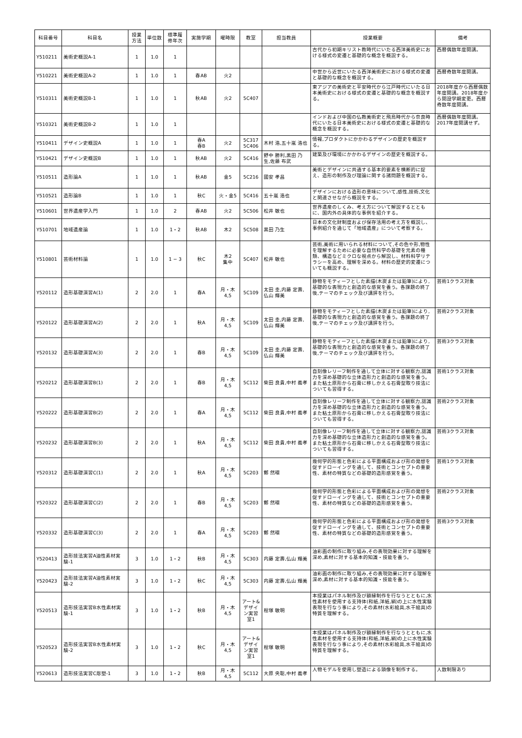| 科目番号 | 科目名 | 授業 方法 | 単位数 | 標準履 修年次 | 実施学期 | 曜時限 | 教室 | 担当教員 | 授業概要 | 備考 |
| --- | --- | --- | --- | --- | --- | --- | --- | --- | --- | --- |
| Y510211 | 美術史概説A-1 | 1 | 1.0 | 1 | | | | | 古代から初期キリスト教時代にいたる西洋美術史における様式の変遷と基礎的な概念を概説する。 | 西暦偶数年度開講。 |
| Y510221 | 美術史概説A-2 | 1 | 1.0 | 1 | 春AB | 火2 | | | 中世から近世にいたる西洋美術史における様式の変遷と基礎的な概念を概説する。 | 西暦奇数年度開講。 |
| Y510311 | 美術史概説B-1 | 1 | 1.0 | 1 | 秋AB | 火2 | 5C407 | | 東アジアの美術史と平安時代から江戸時代にいたる日本美術史における様式の変遷と基礎的な概念を概説する。 | 2018年度から西暦偶数年度開講。2018年度から開設学期変更。西暦奇数年度開講。 |
| Y510321 | 美術史概説B-2 | 1 | 1.0 | 1 | | | | | インドおよび中国の仏教美術史と飛鳥時代から奈良時代にいたる日本美術史における様式の変遷と基礎的な概念を概説する。 | 西暦偶数年度開講。2017年度開講せず。 |
| Y510411 | デザイン史概説A | 1 | 1.0 | 1 | 春A 春B | 火2 | 5C317 5C406 | 木村 浩,五十嵐 浩也 | 情報,プロダクトにかかわるデザインの歴史を概説する。 | |
| Y510421 | デザイン史概説B | 1 | 1.0 | 1 | 秋AB | 火2 | 5C416 | 野中 勝利,黒田 乃生,佐藤 布武 | 建築及び環境にかかわるデザインの歴史を概説する。 | |
| Y510511 | 造形論A | 1 | 1.0 | 1 | 秋AB | 金5 | 5C216 | 國安 孝昌 | 美術とデザインに共通する基本的要素を横断的に捉え、造形の制作及び理論に関する諸問題を概説する。 | |
| Y510521 | 造形論B | 1 | 1.0 | 1 | 秋C | 火・金5 | 5C416 | 五十嵐 浩也 | デザインにおける造形の意味について,感性,技術,文化と関連させながら概説をする。 | |
| Y510601 | 世界遺産学入門 | 1 | 1.0 | 2 | 春AB | 火2 | 5C506 | 松井 敏也 | 世界遺産のしくみ、考え方について解説するとともに、国内外の具体的な事例を紹介する。 | |
| Y510701 | 地域遺産論 | 1 | 1.0 | 1・2 | 秋AB | 木2 | 5C508 | 黒田 乃生 | 日本の文化財制度および保存活用の考え方を概説し、事例紹介を通じて「地域遺産」について考察する。 | |
| Y510801 | 芸術材料論 | 1 | 1.0 | 1 − 3 | 秋C | 木2 集中 | 5C407 | 松井 敏也 | 芸術,美術に用いられる材料について,その色や形,物性を理解するために必要な自然科学の基礎を元素の種類、構造などミクロな視点から解説し、材料科学リテラシーを高め、理解を深める。材料の歴史的変遷についても概説する。 | |
| Y520112 | 造形基礎演習A(1) | 2 | 2.0 | 1 | 春A | 月・木 4,5 | 5C109 | 太田 圭,内藤 定壽,仏山 輝美 | 静物をモティーフとした素描(木炭または鉛筆)により,基礎的な表現力と創造的な感覚を養う。各課題の終了後,テーマのチェック及び講評を行う。 | 芸術1クラス対象 |
| Y520122 | 造形基礎演習A(2) | 2 | 2.0 | 1 | 秋A | 月・木 4,5 | 5C109 | 太田 圭,内藤 定壽,仏山 輝美 | 静物をモティーフとした素描(木炭または鉛筆)により,基礎的な表現力と創造的な感覚を養う。各課題の終了後,テーマのチェック及び講評を行う。 | 芸術2クラス対象 |
| Y520132 | 造形基礎演習A(3) | 2 | 2.0 | 1 | 春B | 月・木 4,5 | 5C109 | 太田 圭,内藤 定壽,仏山 輝美 | 静物をモティーフとした素描(木炭または鉛筆)により,基礎的な表現力と創造的な感覚を養う。各課題の終了後,テーマのチェック及び講評を行う。 | 芸術3クラス対象 |
| Y520212 | 造形基礎演習B(1) | 2 | 2.0 | 1 | 春B | 月・木 4,5 | 5C112 | 柴田 良貴,中村 義孝 | 自刻像レリーフ制作を通して立体に対する観察力,認識力を深め基礎的な立体造形力と創造的な感覚を養う。また粘土原形から石膏に移しかえる石膏型取り技法についても習得する。 | 芸術1クラス対象 |
| Y520222 | 造形基礎演習B(2) | 2 | 2.0 | 1 | 春A | 月・木 4,5 | 5C112 | 柴田 良貴,中村 義孝 | 自刻像レリーフ制作を通して立体に対する観察力,認識力を深め基礎的な立体造形力と創造的な感覚を養う。また粘土原形から石膏に移しかえる石膏型取り技法についても習得する。 | 芸術2クラス対象 |
| Y520232 | 造形基礎演習B(3) | 2 | 2.0 | 1 | 秋A | 月・木 4,5 | 5C112 | 柴田 良貴,中村 義孝 | 自刻像レリーフ制作を通して立体に対する観察力,認識力を深め基礎的な立体造形力と創造的な感覚を養う。また粘土原形から石膏に移しかえる石膏型取り技法についても習得する。 | 芸術3クラス対象 |
| Y520312 | 造形基礎演習C(1) | 2 | 2.0 | 1 | 秋A | 月・木 4,5 | 5C203 | 鄭 然暻 | 幾何学的形態と色彩による平面構成および形の発想を促すドローイングを通して、技術とコンセプトの重要性、素材の特質などの基礎的造形感覚を養う。 | 芸術1クラス対象 |
| Y520322 | 造形基礎演習C(2) | 2 | 2.0 | 1 | 春B | 月・木 4,5 | 5C203 | 鄭 然暻 | 幾何学的形態と色彩による平面構成および形の発想を促すドローイングを通して、技術とコンセプトの重要性、素材の特質などの基礎的造形感覚を養う。 | 芸術2クラス対象 |
| Y520332 | 造形基礎演習C(3) | 2 | 2.0 | 1 | 春A | 月・木 4,5 | 5C203 | 鄭 然暻 | 幾何学的形態と色彩による平面構成および形の発想を促すドローイングを通して、技術とコンセプトの重要性、素材の特質などの基礎的造形感覚を養う。 | 芸術3クラス対象 |
| Y520413 | 造形技法実習A油性素材実験-1 | 3 | 1.0 | 1・2 | 秋B | 月・木 4,5 | 5C303 | 内藤 定壽,仏山 輝美 | 油彩画の制作に取り組み,その表現効果に対する理解を深め,素材に対する基本的知識・技能を養う。 | |
| Y520423 | 造形技法実習A油性素材実験-2 | 3 | 1.0 | 1・2 | 秋C | 月・木 4,5 | 5C303 | 内藤 定壽,仏山 輝美 | 油彩画の制作に取り組み,その表現効果に対する理解を深め,素材に対する基本的知識・技能を養う。 | |
| Y520513 | 造形技法実習B水性素材実験-1 | 3 | 1.0 | 1・2 | 秋B | 月・木 4,5 | アート&デザイン実習室1 | 程塚 敏明 | 本授業はパネル制作及び額縁制作を行なうとともに,水性素材を使用する支持体(和紙,洋紙,絹)の上に水性実験表現を行なう事により,その素材(水彩絵具,水干絵具)の特質を理解する。 | |
| Y520523 | 造形技法実習B水性素材実験-2 | 3 | 1.0 | 1・2 | 秋C | 月・木 4,5 | アート&デザイン実習室1 | 程塚 敏明 | 本授業はパネル制作及び額縁制作を行なうとともに,水性素材を使用する支持体(和紙,洋紙,絹)の上に水性実験表現を行なう事により,その素材(水彩絵具,水干絵具)の特質を理解する。 | |
| Y520613 | 造形技法実習C彫塑-1 | 3 | 1.0 | 1・2 | 秋B | 月・木 4,5 | 5C112 | 大原 央聡,中村 義孝 | 人物モデルを使用し塑造による頭像を制作する。 | 人数制限あり |